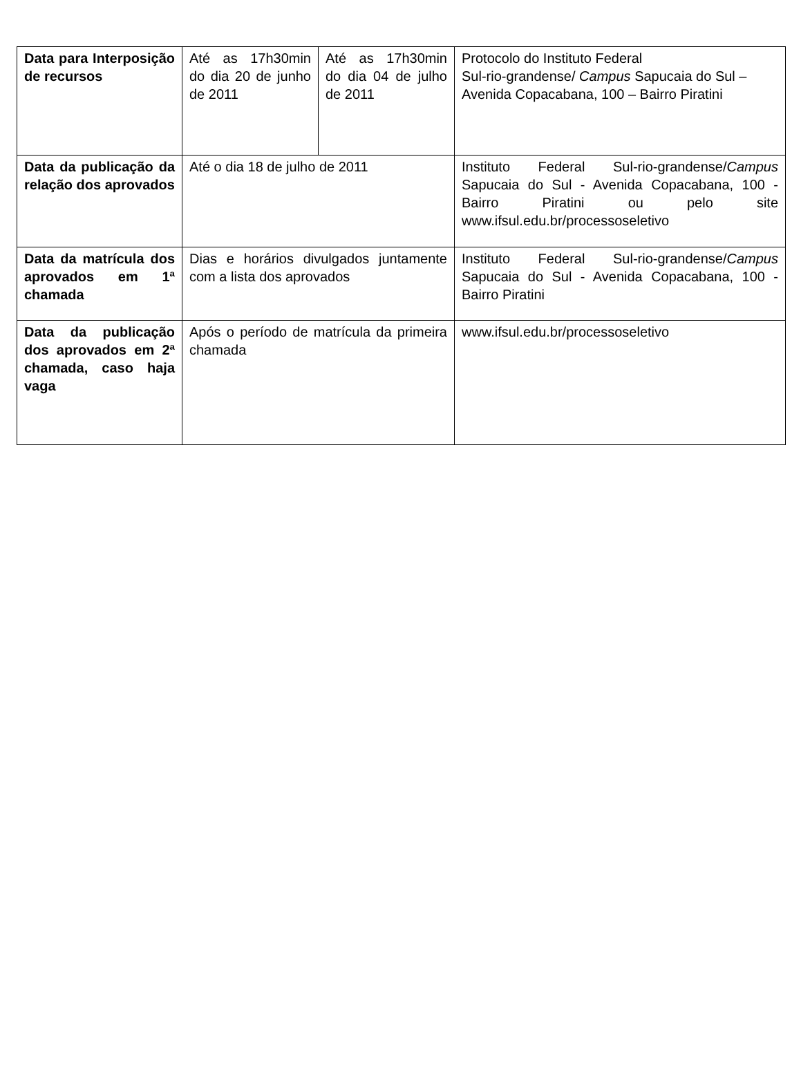| Data para Interposição de recursos | Até as 17h30min do dia 20 de junho de 2011 | Até as 17h30min do dia 04 de julho de 2011 | Protocolo do Instituto Federal Sul-rio-grandense/ Campus Sapucaia do Sul – Avenida Copacabana, 100 – Bairro Piratini |
| Data da publicação da relação dos aprovados | Até o dia 18 de julho de 2011 | | Instituto Federal Sul-rio-grandense/ Campus Sapucaia do Sul - Avenida Copacabana, 100 - Bairro Piratini ou pelo site www.ifsul.edu.br/processoseletivo |
| Data da matrícula dos aprovados em 1ª chamada | Dias e horários divulgados juntamente com a lista dos aprovados | | Instituto Federal Sul-rio-grandense/ Campus Sapucaia do Sul - Avenida Copacabana, 100 - Bairro Piratini |
| Data da publicação dos aprovados em 2ª chamada, caso haja vaga | Após o período de matrícula da primeira chamada | | www.ifsul.edu.br/processoseletivo |